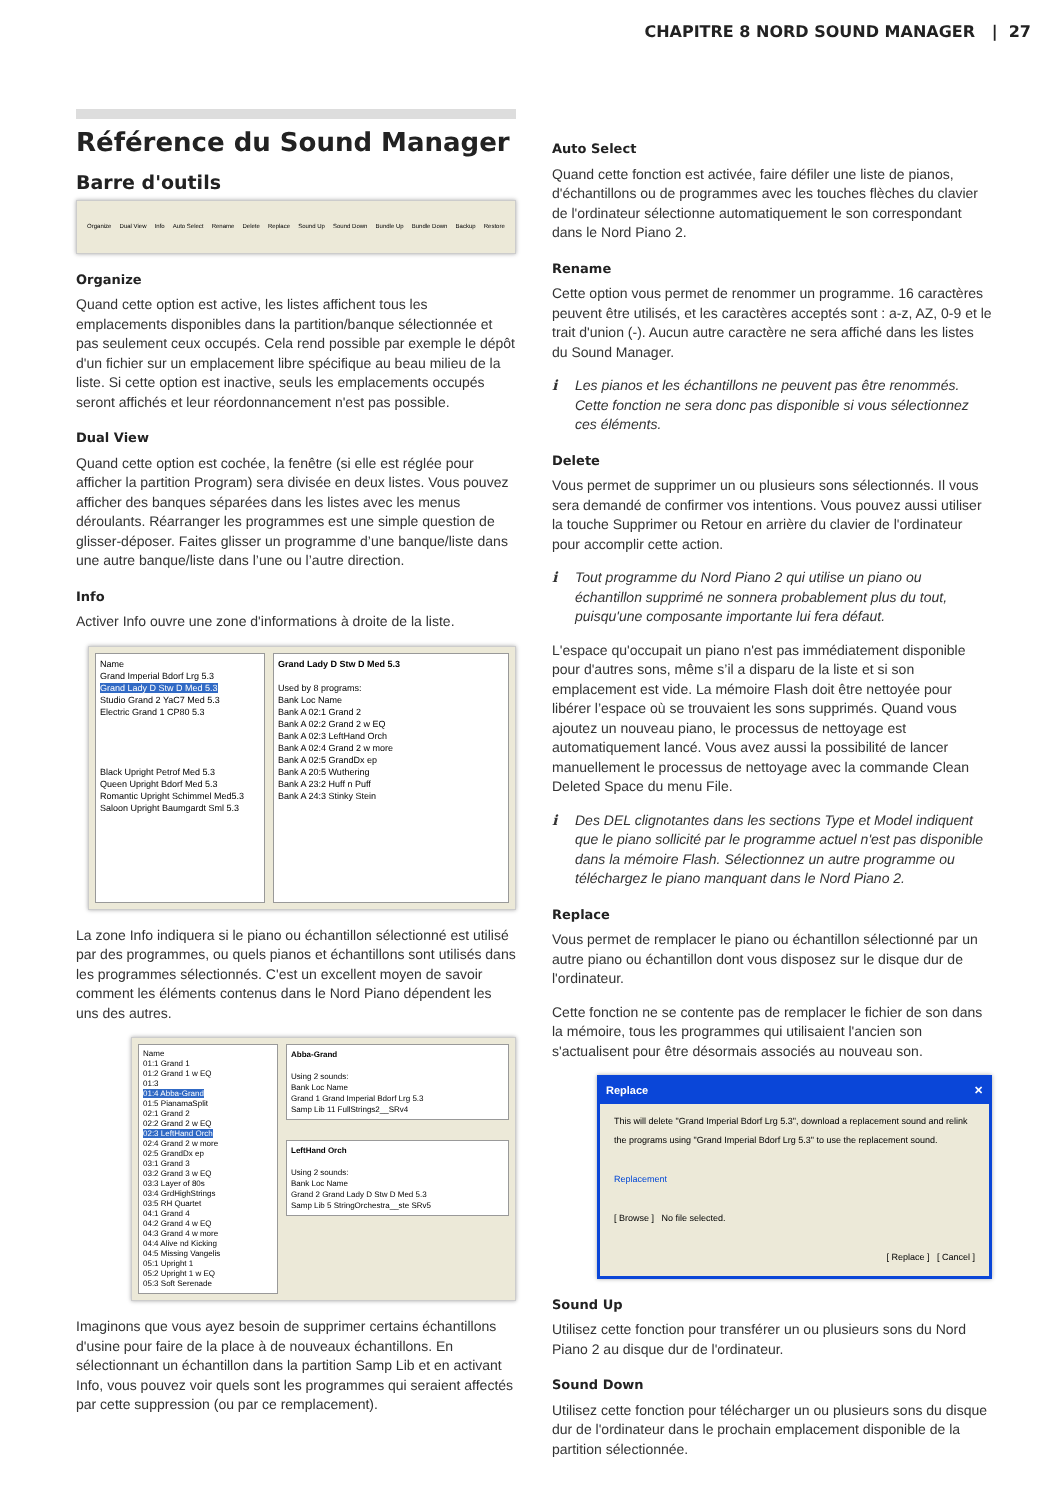CHAPITRE 8 NORD SOUND MANAGER | 27
Référence du Sound Manager
Barre d'outils
Organize Dual View Info Auto Select Rename Delete Replace Sound Up Sound Down Bundle Up Bundle Down Backup Restore
Organize
Quand cette option est active, les listes affichent tous les emplacements disponibles dans la partition/banque sélectionnée et pas seulement ceux occupés. Cela rend possible par exemple le dépôt d'un fichier sur un emplacement libre spécifique au beau milieu de la liste. Si cette option est inactive, seuls les emplacements occupés seront affichés et leur réordonnancement n'est pas possible.
Dual View
Quand cette option est cochée, la fenêtre (si elle est réglée pour afficher la partition Program) sera divisée en deux listes. Vous pouvez afficher des banques séparées dans les listes avec les menus déroulants. Réarranger les programmes est une simple question de glisser-déposer. Faites glisser un programme d’une banque/liste dans une autre banque/liste dans l’une ou l’autre direction.
Info
Activer Info ouvre une zone d'informations à droite de la liste.
Name
Grand Imperial Bdorf Lrg 5.3
Grand Lady D Stw D Med 5.3
Studio Grand 2 YaC7 Med 5.3
Electric Grand 1 CP80 5.3
Black Upright Petrof Med 5.3
Queen Upright Bdorf Med 5.3
Romantic Upright Schimmel Med5.3
Saloon Upright Baumgardt Sml 5.3
Grand Lady D Stw D Med 5.3
Used by 8 programs:
Bank Loc Name
Bank A 02:1 Grand 2
Bank A 02:2 Grand 2 w EQ
Bank A 02:3 LeftHand Orch
Bank A 02:4 Grand 2 w more
Bank A 02:5 GrandDx ep
Bank A 20:5 Wuthering
Bank A 23:2 Huff n Puff
Bank A 24:3 Stinky Stein
La zone Info indiquera si le piano ou échantillon sélectionné est utilisé par des programmes, ou quels pianos et échantillons sont utilisés dans les programmes sélectionnés. C'est un excellent moyen de savoir comment les éléments contenus dans le Nord Piano dépendent les uns des autres.
Name
01:1 Grand 1
01:2 Grand 1 w EQ
01:3
01:4 Abba-Grand
01:5 PianamaSplit
02:1 Grand 2
02:2 Grand 2 w EQ
02:3 LeftHand Orch
02:4 Grand 2 w more
02:5 GrandDx ep
03:1 Grand 3
03:2 Grand 3 w EQ
03:3 Layer of 80s
03:4 GrdHighStrings
03:5 RH Quartet
04:1 Grand 4
04:2 Grand 4 w EQ
04:3 Grand 4 w more
04:4 Alive nd Kicking
04:5 Missing Vangelis
05:1 Upright 1
05:2 Upright 1 w EQ
05:3 Soft Serenade
Abba-Grand
Using 2 sounds:
Bank Loc Name
Grand 1 Grand Imperial Bdorf Lrg 5.3
Samp Lib 11 FullStrings2__SRv4
LeftHand Orch
Using 2 sounds:
Bank Loc Name
Grand 2 Grand Lady D Stw D Med 5.3
Samp Lib 5 StringOrchestra__ste SRv5
Imaginons que vous ayez besoin de supprimer certains échantillons d'usine pour faire de la place à de nouveaux échantillons. En sélectionnant un échantillon dans la partition Samp Lib et en activant Info, vous pouvez voir quels sont les programmes qui seraient affectés par cette suppression (ou par ce remplacement).
Auto Select
Quand cette fonction est activée, faire défiler une liste de pianos, d'échantillons ou de programmes avec les touches flèches du clavier de l'ordinateur sélectionne automatiquement le son correspondant dans le Nord Piano 2.
Rename
Cette option vous permet de renommer un programme. 16 caractères peuvent être utilisés, et les caractères acceptés sont : a-z, AZ, 0-9 et le trait d'union (-). Aucun autre caractère ne sera affiché dans les listes du Sound Manager.
ℹ Les pianos et les échantillons ne peuvent pas être renommés. Cette fonction ne sera donc pas disponible si vous sélectionnez ces éléments.
Delete
Vous permet de supprimer un ou plusieurs sons sélectionnés. Il vous sera demandé de confirmer vos intentions. Vous pouvez aussi utiliser la touche Supprimer ou Retour en arrière du clavier de l'ordinateur pour accomplir cette action.
ℹ Tout programme du Nord Piano 2 qui utilise un piano ou échantillon supprimé ne sonnera probablement plus du tout, puisqu'une composante importante lui fera défaut.
L'espace qu'occupait un piano n'est pas immédiatement disponible pour d'autres sons, même s’il a disparu de la liste et si son emplacement est vide. La mémoire Flash doit être nettoyée pour libérer l’espace où se trouvaient les sons supprimés. Quand vous ajoutez un nouveau piano, le processus de nettoyage est automatiquement lancé. Vous avez aussi la possibilité de lancer manuellement le processus de nettoyage avec la commande Clean Deleted Space du menu File.
ℹ Des DEL clignotantes dans les sections Type et Model indiquent que le piano sollicité par le programme actuel n'est pas disponible dans la mémoire Flash. Sélectionnez un autre programme ou téléchargez le piano manquant dans le Nord Piano 2.
Replace
Vous permet de remplacer le piano ou échantillon sélectionné par un autre piano ou échantillon dont vous disposez sur le disque dur de l'ordinateur.
Cette fonction ne se contente pas de remplacer le fichier de son dans la mémoire, tous les programmes qui utilisaient l'ancien son s'actualisent pour être désormais associés au nouveau son.
Replace ✕
This will delete "Grand Imperial Bdorf Lrg 5.3", download a replacement sound and relink the programs using "Grand Imperial Bdorf Lrg 5.3" to use the replacement sound.
Replacement
[ Browse ] No file selected.
[ Replace ] [ Cancel ]
Sound Up
Utilisez cette fonction pour transférer un ou plusieurs sons du Nord Piano 2 au disque dur de l'ordinateur.
Sound Down
Utilisez cette fonction pour télécharger un ou plusieurs sons du disque dur de l'ordinateur dans le prochain emplacement disponible de la partition sélectionnée.